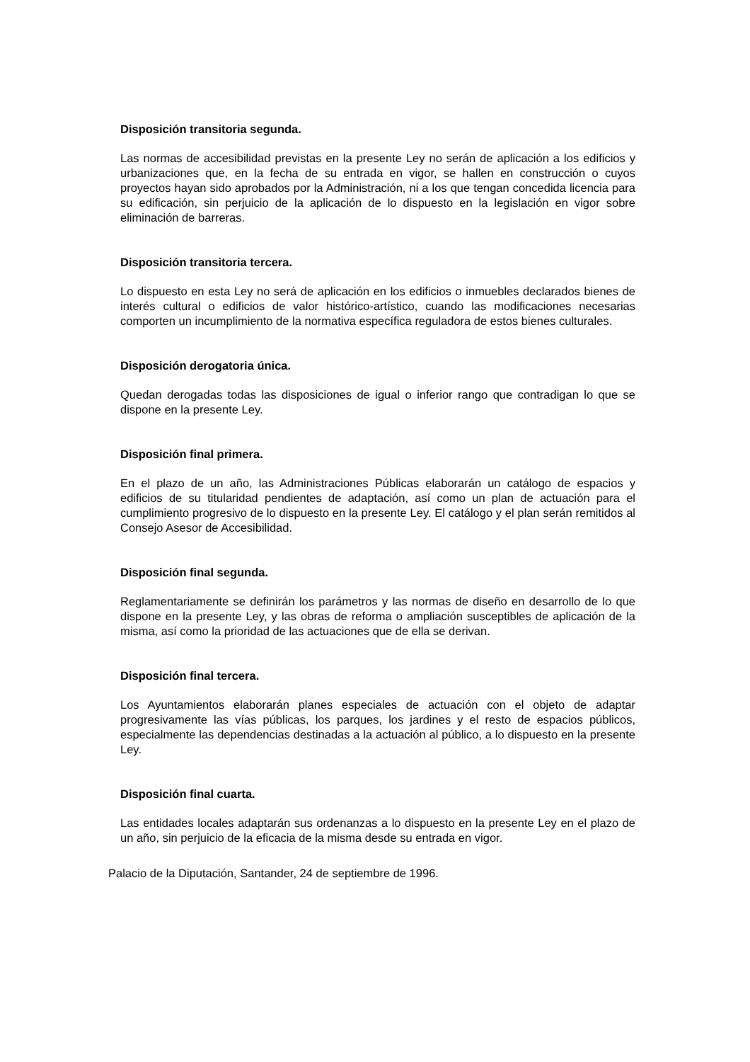Disposición transitoria segunda.
Las normas de accesibilidad previstas en la presente Ley no serán de aplicación a los edificios y urbanizaciones que, en la fecha de su entrada en vigor, se hallen en construcción o cuyos proyectos hayan sido aprobados por la Administración, ni a los que tengan concedida licencia para su edificación, sin perjuicio de la aplicación de lo dispuesto en la legislación en vigor sobre eliminación de barreras.
Disposición transitoria tercera.
Lo dispuesto en esta Ley no será de aplicación en los edificios o inmuebles declarados bienes de interés cultural o edificios de valor histórico-artístico, cuando las modificaciones necesarias comporten un incumplimiento de la normativa específica reguladora de estos bienes culturales.
Disposición derogatoria única.
Quedan derogadas todas las disposiciones de igual o inferior rango que contradigan lo que se dispone en la presente Ley.
Disposición final primera.
En el plazo de un año, las Administraciones Públicas elaborarán un catálogo de espacios y edificios de su titularidad pendientes de adaptación, así como un plan de actuación para el cumplimiento progresivo de lo dispuesto en la presente Ley. El catálogo y el plan serán remitidos al Consejo Asesor de Accesibilidad.
Disposición final segunda.
Reglamentariamente se definirán los parámetros y las normas de diseño en desarrollo de lo que dispone en la presente Ley, y las obras de reforma o ampliación susceptibles de aplicación de la misma, así como la prioridad de las actuaciones que de ella se derivan.
Disposición final tercera.
Los Ayuntamientos elaborarán planes especiales de actuación con el objeto de adaptar progresivamente las vías públicas, los parques, los jardines y el resto de espacios públicos, especialmente las dependencias destinadas a la actuación al público, a lo dispuesto en la presente Ley.
Disposición final cuarta.
Las entidades locales adaptarán sus ordenanzas a lo dispuesto en la presente Ley en el plazo de un año, sin perjuicio de la eficacia de la misma desde su entrada en vigor.
Palacio de la Diputación, Santander, 24 de septiembre de 1996.